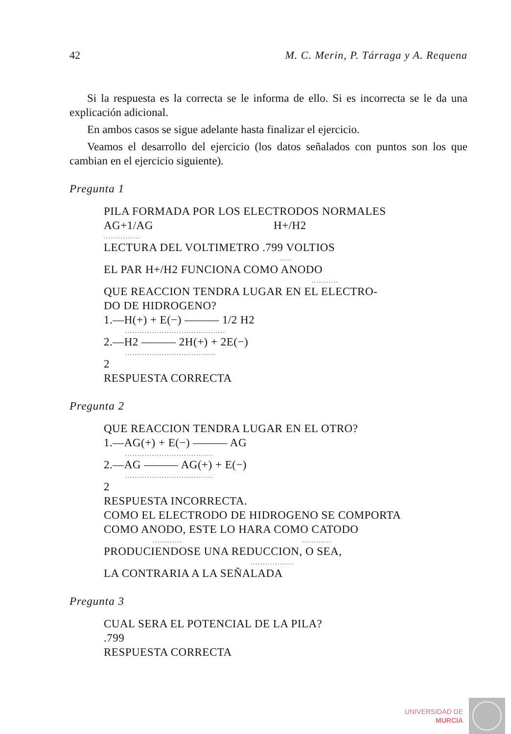42 M. C. Merin, P. Tárraga y A. Requena
Si la respuesta es la correcta se le informa de ello. Si es incorrecta se le da una explicación adicional.
En ambos casos se sigue adelante hasta finalizar el ejercicio.
Veamos el desarrollo del ejercicio (los datos señalados con puntos son los que cambian en el ejercicio siguiente).
Pregunta 1
PILA FORMADA POR LOS ELECTRODOS NORMALES
AG+1/AG H+/H2
...............
LECTURA DEL VOLTIMETRO .799 VOLTIOS
.....
EL PAR H+/H2 FUNCIONA COMO ANODO
...........
QUE REACCION TENDRA LUGAR EN EL ELECTRO-
DO DE HIDROGENO?
1.—H(+) + E(−) ——— 1/2 H2
.........................................
2.—H2 ——— 2H(+) + 2E(−)
.....................................
2
RESPUESTA CORRECTA
Pregunta 2
QUE REACCION TENDRA LUGAR EN EL OTRO?
1.—AG(+) + E(−) ——— AG
....................................
2.—AG ——— AG(+) + E(−)
....................................
2
RESPUESTA INCORRECTA.
COMO EL ELECTRODO DE HIDROGENO SE COMPORTA
COMO ANODO, ESTE LO HARA COMO CATODO
............ ............
PRODUCIENDOSE UNA REDUCCION, O SEA,
..................
LA CONTRARIA A LA SEÑALADA
Pregunta 3
CUAL SERA EL POTENCIAL DE LA PILA?
.799
RESPUESTA CORRECTA
UNIVERSIDAD DE
MURCIA